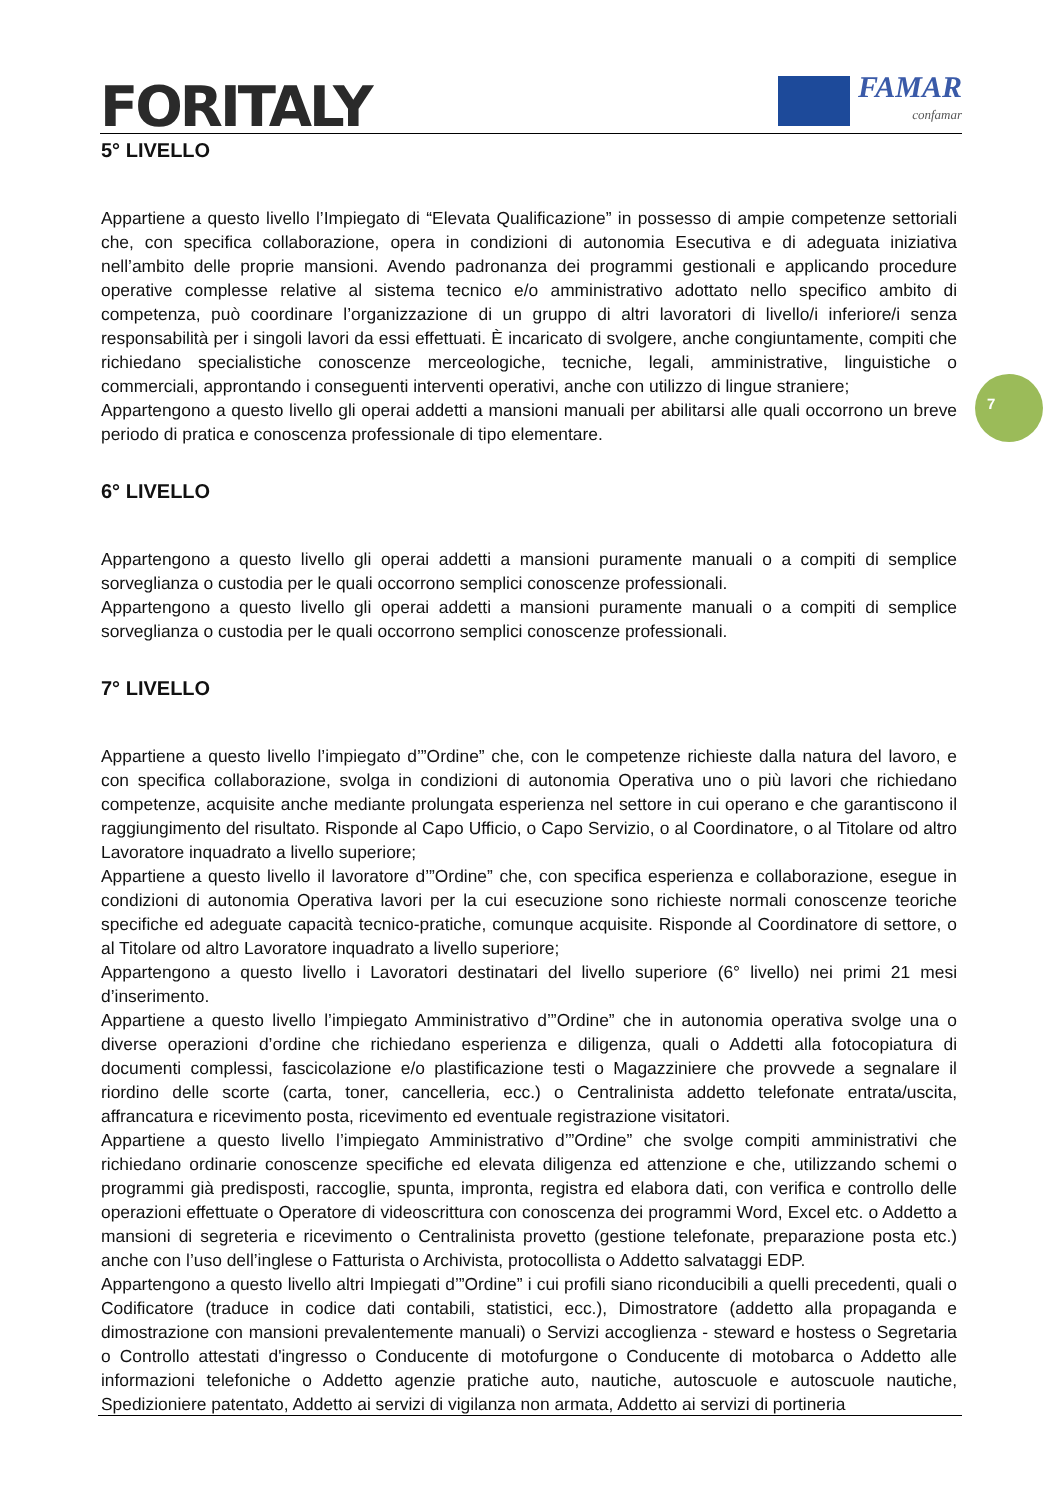FORITALY
FAMAR
confamar
7
5° LIVELLO
Appartiene a questo livello l’Impiegato di “Elevata Qualificazione” in possesso di ampie competenze settoriali che, con specifica collaborazione, opera in condizioni di autonomia Esecutiva e di adeguata iniziativa nell’ambito delle proprie mansioni. Avendo padronanza dei programmi gestionali e applicando procedure operative complesse relative al sistema tecnico e/o amministrativo adottato nello specifico ambito di competenza, può coordinare l’organizzazione di un gruppo di altri lavoratori di livello/i inferiore/i senza responsabilità per i singoli lavori da essi effettuati. È incaricato di svolgere, anche congiuntamente, compiti che richiedano specialistiche conoscenze merceologiche, tecniche, legali, amministrative, linguistiche o commerciali, approntando i conseguenti interventi operativi, anche con utilizzo di lingue straniere;
Appartengono a questo livello gli operai addetti a mansioni manuali per abilitarsi alle quali occorrono un breve periodo di pratica e conoscenza professionale di tipo elementare.
6° LIVELLO
Appartengono a questo livello gli operai addetti a mansioni puramente manuali o a compiti di semplice sorveglianza o custodia per le quali occorrono semplici conoscenze professionali.
Appartengono a questo livello gli operai addetti a mansioni puramente manuali o a compiti di semplice sorveglianza o custodia per le quali occorrono semplici conoscenze professionali.
7° LIVELLO
Appartiene a questo livello l’impiegato d’”Ordine” che, con le competenze richieste dalla natura del lavoro, e con specifica collaborazione, svolga in condizioni di autonomia Operativa uno o più lavori che richiedano competenze, acquisite anche mediante prolungata esperienza nel settore in cui operano e che garantiscono il raggiungimento del risultato. Risponde al Capo Ufficio, o Capo Servizio, o al Coordinatore, o al Titolare od altro Lavoratore inquadrato a livello superiore;
Appartiene a questo livello il lavoratore d’”Ordine” che, con specifica esperienza e collaborazione, esegue in condizioni di autonomia Operativa lavori per la cui esecuzione sono richieste normali conoscenze teoriche specifiche ed adeguate capacità tecnico-pratiche, comunque acquisite. Risponde al Coordinatore di settore, o al Titolare od altro Lavoratore inquadrato a livello superiore;
Appartengono a questo livello i Lavoratori destinatari del livello superiore (6° livello) nei primi 21 mesi d’inserimento.
Appartiene a questo livello l’impiegato Amministrativo d’”Ordine” che in autonomia operativa svolge una o diverse operazioni d’ordine che richiedano esperienza e diligenza, quali o Addetti alla fotocopiatura di documenti complessi, fascicolazione e/o plastificazione testi o Magazziniere che provvede a segnalare il riordino delle scorte (carta, toner, cancelleria, ecc.) o Centralinista addetto telefonate entrata/uscita, affrancatura e ricevimento posta, ricevimento ed eventuale registrazione visitatori.
Appartiene a questo livello l’impiegato Amministrativo d’”Ordine” che svolge compiti amministrativi che richiedano ordinarie conoscenze specifiche ed elevata diligenza ed attenzione e che, utilizzando schemi o programmi già predisposti, raccoglie, spunta, impronta, registra ed elabora dati, con verifica e controllo delle operazioni effettuate o Operatore di videoscrittura con conoscenza dei programmi Word, Excel etc. o Addetto a mansioni di segreteria e ricevimento o Centralinista provetto (gestione telefonate, preparazione posta etc.) anche con l’uso dell’inglese o Fatturista o Archivista, protocollista o Addetto salvataggi EDP.
Appartengono a questo livello altri Impiegati d’”Ordine” i cui profili siano riconducibili a quelli precedenti, quali o Codificatore (traduce in codice dati contabili, statistici, ecc.), Dimostratore (addetto alla propaganda e dimostrazione con mansioni prevalentemente manuali) o Servizi accoglienza - steward e hostess o Segretaria o Controllo attestati d'ingresso o Conducente di motofurgone o Conducente di motobarca o Addetto alle informazioni telefoniche o Addetto agenzie pratiche auto, nautiche, autoscuole e autoscuole nautiche, Spedizioniere patentato, Addetto ai servizi di vigilanza non armata, Addetto ai servizi di portineria